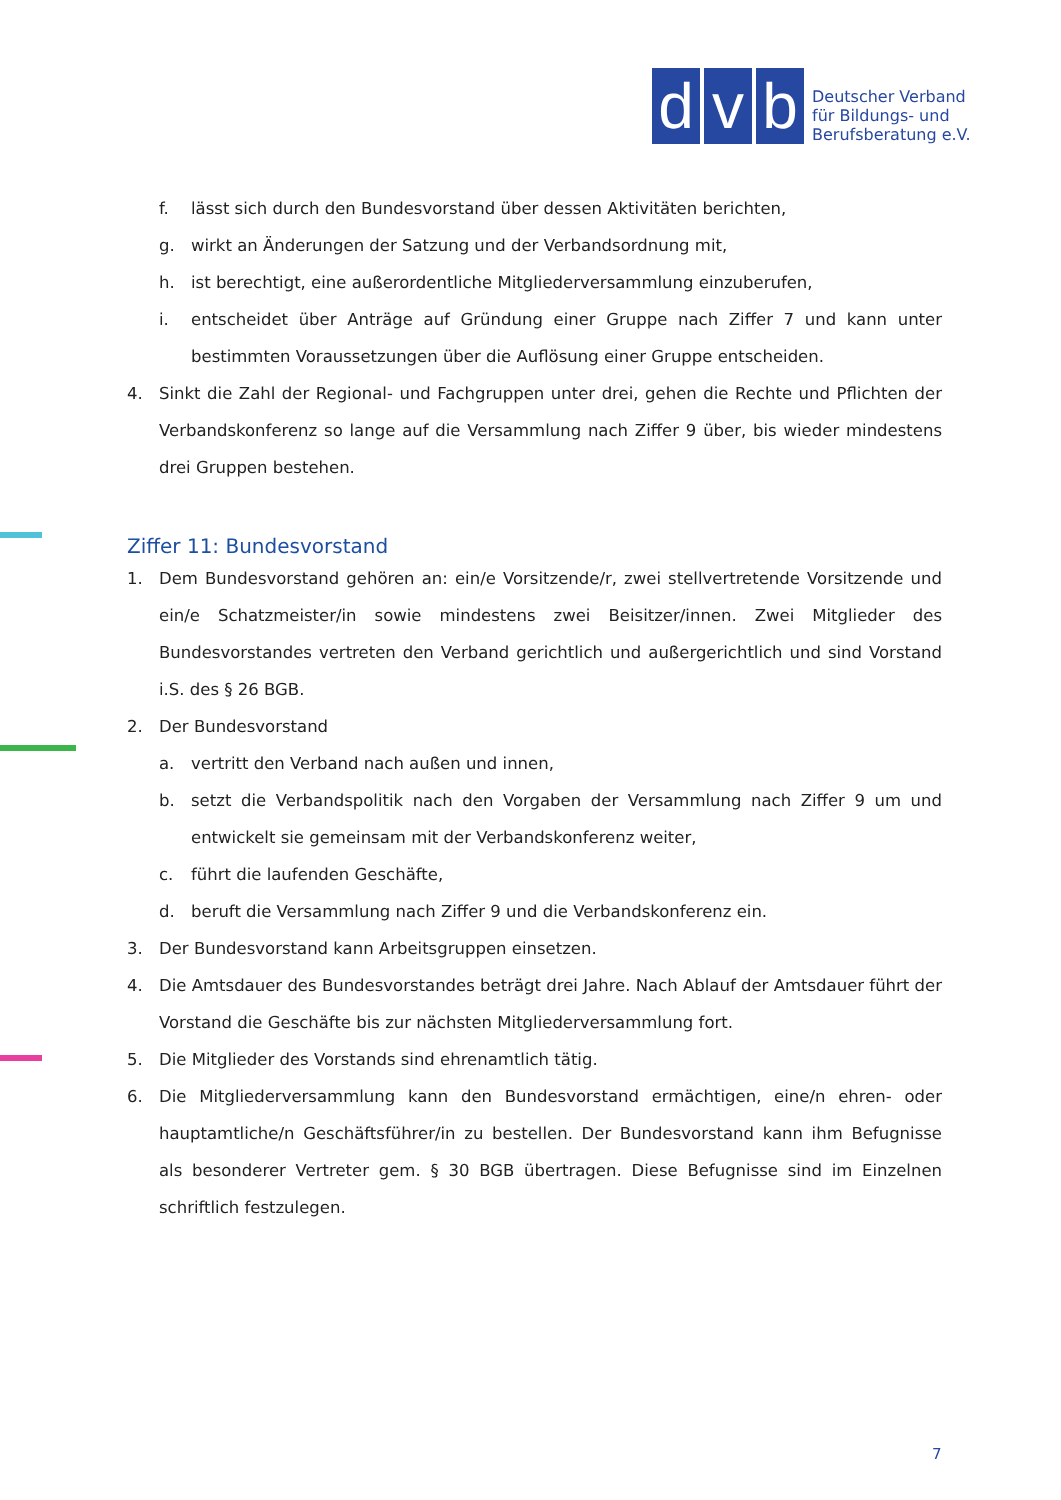d
v
b
Deutscher Verband
für Bildungs- und
Berufsberatung e.V.
f. lässt sich durch den Bundesvorstand über dessen Aktivitäten berichten,
g. wirkt an Änderungen der Satzung und der Verbandsordnung mit,
h. ist berechtigt, eine außerordentliche Mitgliederversammlung einzuberufen,
i. entscheidet über Anträge auf Gründung einer Gruppe nach Ziffer 7 und kann unter bestimmten Voraussetzungen über die Auflösung einer Gruppe entscheiden.
4. Sinkt die Zahl der Regional- und Fachgruppen unter drei, gehen die Rechte und Pflichten der Verbandskonferenz so lange auf die Versammlung nach Ziffer 9 über, bis wieder mindestens drei Gruppen bestehen.
Ziffer 11: Bundesvorstand
1. Dem Bundesvorstand gehören an: ein/e Vorsitzende/r, zwei stellvertretende Vorsitzende und ein/e Schatzmeister/in sowie mindestens zwei Beisitzer/innen. Zwei Mitglieder des Bundesvorstandes vertreten den Verband gerichtlich und außergerichtlich und sind Vorstand i.S. des § 26 BGB.
2. Der Bundesvorstand
a. vertritt den Verband nach außen und innen,
b. setzt die Verbandspolitik nach den Vorgaben der Versammlung nach Ziffer 9 um und entwickelt sie gemeinsam mit der Verbandskonferenz weiter,
c. führt die laufenden Geschäfte,
d. beruft die Versammlung nach Ziffer 9 und die Verbandskonferenz ein.
3. Der Bundesvorstand kann Arbeitsgruppen einsetzen.
4. Die Amtsdauer des Bundesvorstandes beträgt drei Jahre. Nach Ablauf der Amtsdauer führt der Vorstand die Geschäfte bis zur nächsten Mitgliederversammlung fort.
5. Die Mitglieder des Vorstands sind ehrenamtlich tätig.
6. Die Mitgliederversammlung kann den Bundesvorstand ermächtigen, eine/n ehren- oder hauptamtliche/n Geschäftsführer/in zu bestellen. Der Bundesvorstand kann ihm Befugnisse als besonderer Vertreter gem. § 30 BGB übertragen. Diese Befugnisse sind im Einzelnen schriftlich festzulegen.
7